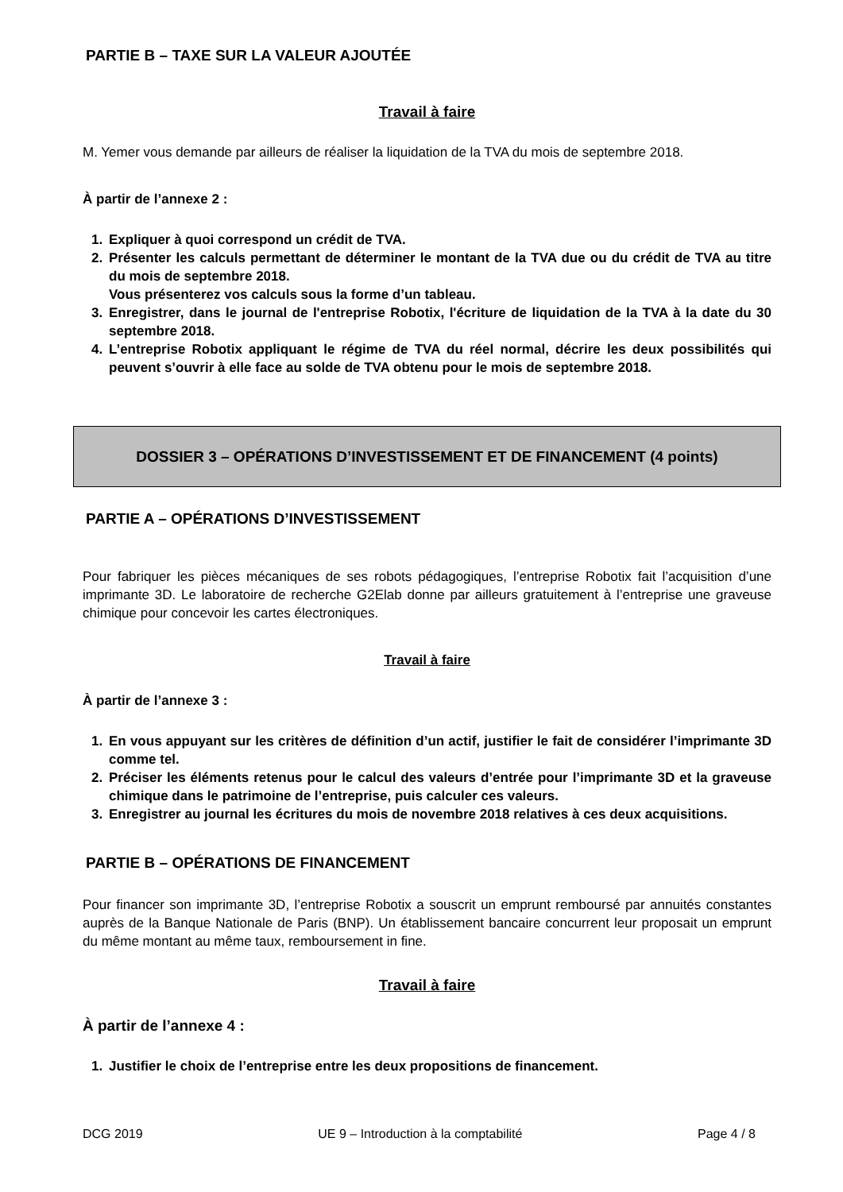PARTIE B – TAXE SUR LA VALEUR AJOUTÉE
Travail à faire
M. Yemer vous demande par ailleurs de réaliser la liquidation de la TVA du mois de septembre 2018.
À partir de l’annexe 2 :
1. Expliquer à quoi correspond un crédit de TVA.
2. Présenter les calculs permettant de déterminer le montant de la TVA due ou du crédit de TVA au titre du mois de septembre 2018.
Vous présenterez vos calculs sous la forme d’un tableau.
3. Enregistrer, dans le journal de l'entreprise Robotix, l'écriture de liquidation de la TVA à la date du 30 septembre 2018.
4. L’entreprise Robotix appliquant le régime de TVA du réel normal, décrire les deux possibilités qui peuvent s’ouvrir à elle face au solde de TVA obtenu pour le mois de septembre 2018.
DOSSIER 3 – OPÉRATIONS D’INVESTISSEMENT ET DE FINANCEMENT (4 points)
PARTIE A – OPÉRATIONS D’INVESTISSEMENT
Pour fabriquer les pièces mécaniques de ses robots pédagogiques, l’entreprise Robotix fait l’acquisition d’une imprimante 3D. Le laboratoire de recherche G2Elab donne par ailleurs gratuitement à l’entreprise une graveuse chimique pour concevoir les cartes électroniques.
Travail à faire
À partir de l’annexe 3 :
1. En vous appuyant sur les critères de définition d’un actif, justifier le fait de considérer l’imprimante 3D comme tel.
2. Préciser les éléments retenus pour le calcul des valeurs d’entrée pour l’imprimante 3D et la graveuse chimique dans le patrimoine de l’entreprise, puis calculer ces valeurs.
3. Enregistrer au journal les écritures du mois de novembre 2018 relatives à ces deux acquisitions.
PARTIE B – OPÉRATIONS DE FINANCEMENT
Pour financer son imprimante 3D, l’entreprise Robotix a souscrit un emprunt remboursé par annuités constantes auprès de la Banque Nationale de Paris (BNP). Un établissement bancaire concurrent leur proposait un emprunt du même montant au même taux, remboursement in fine.
Travail à faire
À partir de l’annexe 4 :
1. Justifier le choix de l’entreprise entre les deux propositions de financement.
DCG 2019 UE 9 – Introduction à la comptabilité Page 4 / 8